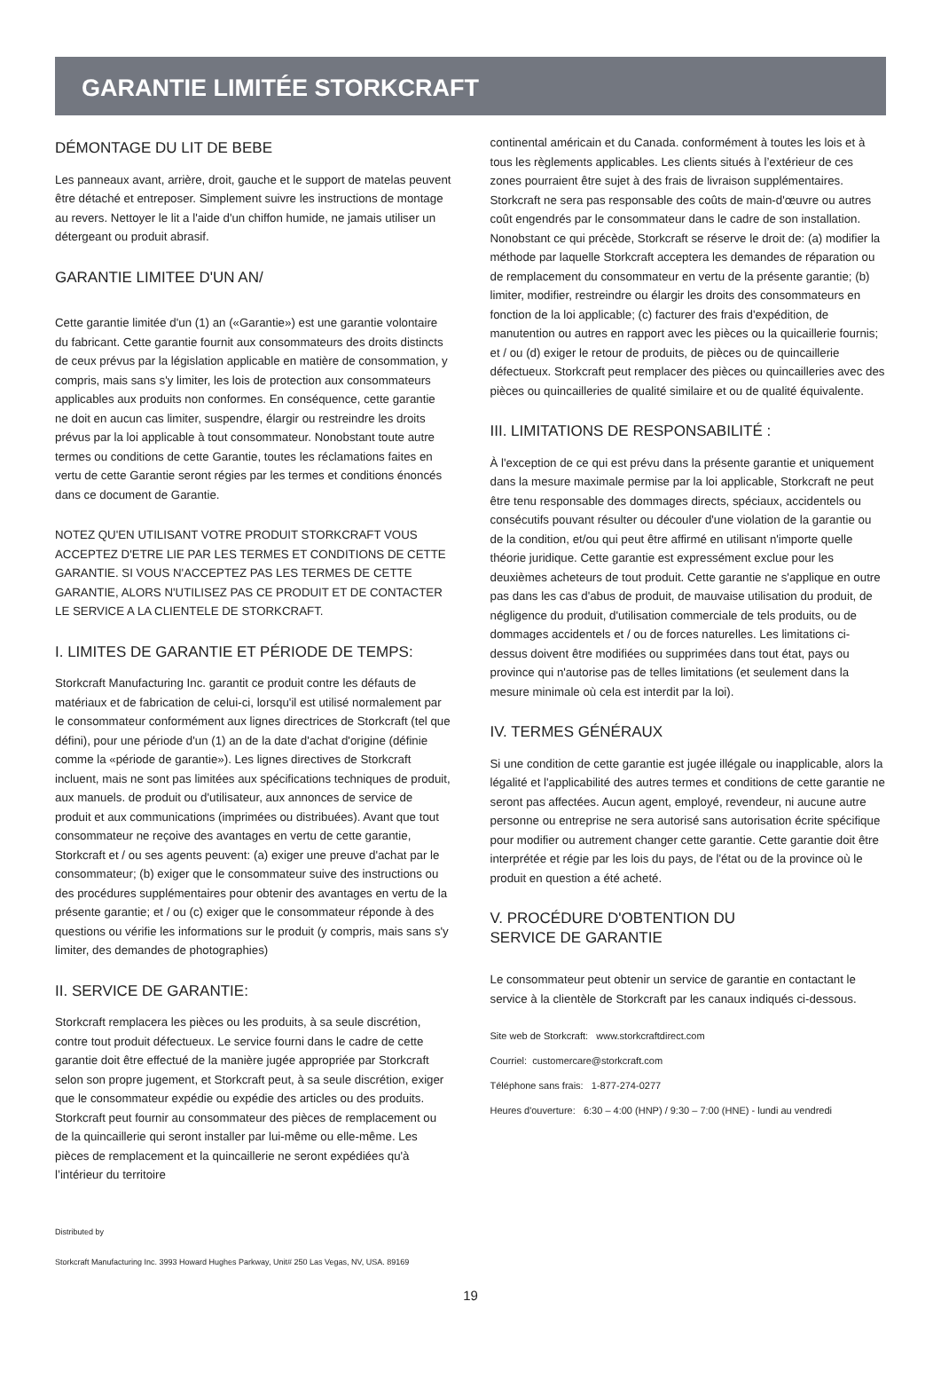GARANTIE LIMITÉE STORKCRAFT
DÉMONTAGE DU LIT DE BEBE
Les panneaux avant, arrière, droit, gauche et le support de matelas peuvent être détaché et entreposer. Simplement suivre les instructions de montage au revers. Nettoyer le lit a l'aide d'un chiffon humide, ne jamais utiliser un détergeant ou produit abrasif.
GARANTIE LIMITEE D'UN AN/
Cette garantie limitée d'un (1) an («Garantie») est une garantie volontaire du fabricant. Cette garantie fournit aux consommateurs des droits distincts de ceux prévus par la législation applicable en matière de consommation, y compris, mais sans s'y limiter, les lois de protection aux consommateurs applicables aux produits non conformes. En conséquence, cette garantie ne doit en aucun cas limiter, suspendre, élargir ou restreindre les droits prévus par la loi applicable à tout consommateur. Nonobstant toute autre termes ou conditions de cette Garantie, toutes les réclamations faites en vertu de cette Garantie seront régies par les termes et conditions énoncés dans ce document de Garantie.
NOTEZ QU'EN UTILISANT VOTRE PRODUIT STORKCRAFT VOUS ACCEPTEZ D'ETRE LIE PAR LES TERMES ET CONDITIONS DE CETTE GARANTIE. SI VOUS N'ACCEPTEZ PAS LES TERMES DE CETTE GARANTIE, ALORS N'UTILISEZ PAS CE PRODUIT ET DE CONTACTER LE SERVICE A LA CLIENTELE DE STORKCRAFT.
I. LIMITES DE GARANTIE ET PÉRIODE DE TEMPS:
Storkcraft Manufacturing Inc. garantit ce produit contre les défauts de matériaux et de fabrication de celui-ci, lorsqu'il est utilisé normalement par le consommateur conformément aux lignes directrices de Storkcraft (tel que défini), pour une période d'un (1) an de la date d'achat d'origine (définie comme la «période de garantie»). Les lignes directives de Storkcraft incluent, mais ne sont pas limitées aux spécifications techniques de produit, aux manuels. de produit ou d'utilisateur, aux annonces de service de produit et aux communications (imprimées ou distribuées). Avant que tout consommateur ne reçoive des avantages en vertu de cette garantie, Storkcraft et / ou ses agents peuvent: (a) exiger une preuve d'achat par le consommateur; (b) exiger que le consommateur suive des instructions ou des procédures supplémentaires pour obtenir des avantages en vertu de la présente garantie; et / ou (c) exiger que le consommateur réponde à des questions ou vérifie les informations sur le produit (y compris, mais sans s'y limiter, des demandes de photographies)
II. SERVICE DE GARANTIE:
Storkcraft remplacera les pièces ou les produits, à sa seule discrétion, contre tout produit défectueux. Le service fourni dans le cadre de cette garantie doit être effectué de la manière jugée appropriée par Storkcraft selon son propre jugement, et Storkcraft peut, à sa seule discrétion, exiger que le consommateur expédie ou expédie des articles ou des produits. Storkcraft peut fournir au consommateur des pièces de remplacement ou de la quincaillerie qui seront installer par lui-même ou elle-même. Les pièces de remplacement et la quincaillerie ne seront expédiées qu'à l’intérieur du territoire
continental américain et du Canada. conformément à toutes les lois et à tous les règlements applicables. Les clients situés à l’extérieur de ces zones pourraient être sujet à des frais de livraison supplémentaires. Storkcraft ne sera pas responsable des coûts de main-d'œuvre ou autres coût engendrés par le consommateur dans le cadre de son installation. Nonobstant ce qui précède, Storkcraft se réserve le droit de: (a) modifier la méthode par laquelle Storkcraft acceptera les demandes de réparation ou de remplacement du consommateur en vertu de la présente garantie; (b) limiter, modifier, restreindre ou élargir les droits des consommateurs en fonction de la loi applicable; (c) facturer des frais d'expédition, de manutention ou autres en rapport avec les pièces ou la quicaillerie fournis; et / ou (d) exiger le retour de produits, de pièces ou de quincaillerie défectueux. Storkcraft peut remplacer des pièces ou quincailleries avec des pièces ou quincailleries de qualité similaire et ou de qualité équivalente.
III. LIMITATIONS DE RESPONSABILITÉ :
À l'exception de ce qui est prévu dans la présente garantie et uniquement dans la mesure maximale permise par la loi applicable, Storkcraft ne peut être tenu responsable des dommages directs, spéciaux, accidentels ou consécutifs pouvant résulter ou découler d'une violation de la garantie ou de la condition, et/ou qui peut être affirmé en utilisant n'importe quelle théorie juridique. Cette garantie est expressément exclue pour les deuxièmes acheteurs de tout produit. Cette garantie ne s'applique en outre pas dans les cas d'abus de produit, de mauvaise utilisation du produit, de négligence du produit, d'utilisation commerciale de tels produits, ou de dommages accidentels et / ou de forces naturelles. Les limitations ci-dessus doivent être modifiées ou supprimées dans tout état, pays ou province qui n'autorise pas de telles limitations (et seulement dans la mesure minimale où cela est interdit par la loi).
IV. TERMES GÉNÉRAUX
Si une condition de cette garantie est jugée illégale ou inapplicable, alors la légalité et l'applicabilité des autres termes et conditions de cette garantie ne seront pas affectées. Aucun agent, employé, revendeur, ni aucune autre personne ou entreprise ne sera autorisé sans autorisation écrite spécifique pour modifier ou autrement changer cette garantie. Cette garantie doit être interprétée et régie par les lois du pays, de l'état ou de la province où le produit en question a été acheté.
V. PROCÉDURE D'OBTENTION DU
SERVICE DE GARANTIE
Le consommateur peut obtenir un service de garantie en contactant le service à la clientèle de Storkcraft par les canaux indiqués ci-dessous.
Site web de Storkcraft: www.storkcraftdirect.com
Courriel: customercare@storkcraft.com
Téléphone sans frais: 1-877-274-0277
Heures d'ouverture: 6:30 – 4:00 (HNP) / 9:30 – 7:00 (HNE) - lundi au vendredi
Distributed by
Storkcraft Manufacturing Inc. 3993 Howard Hughes Parkway, Unit# 250 Las Vegas, NV, USA. 89169
19